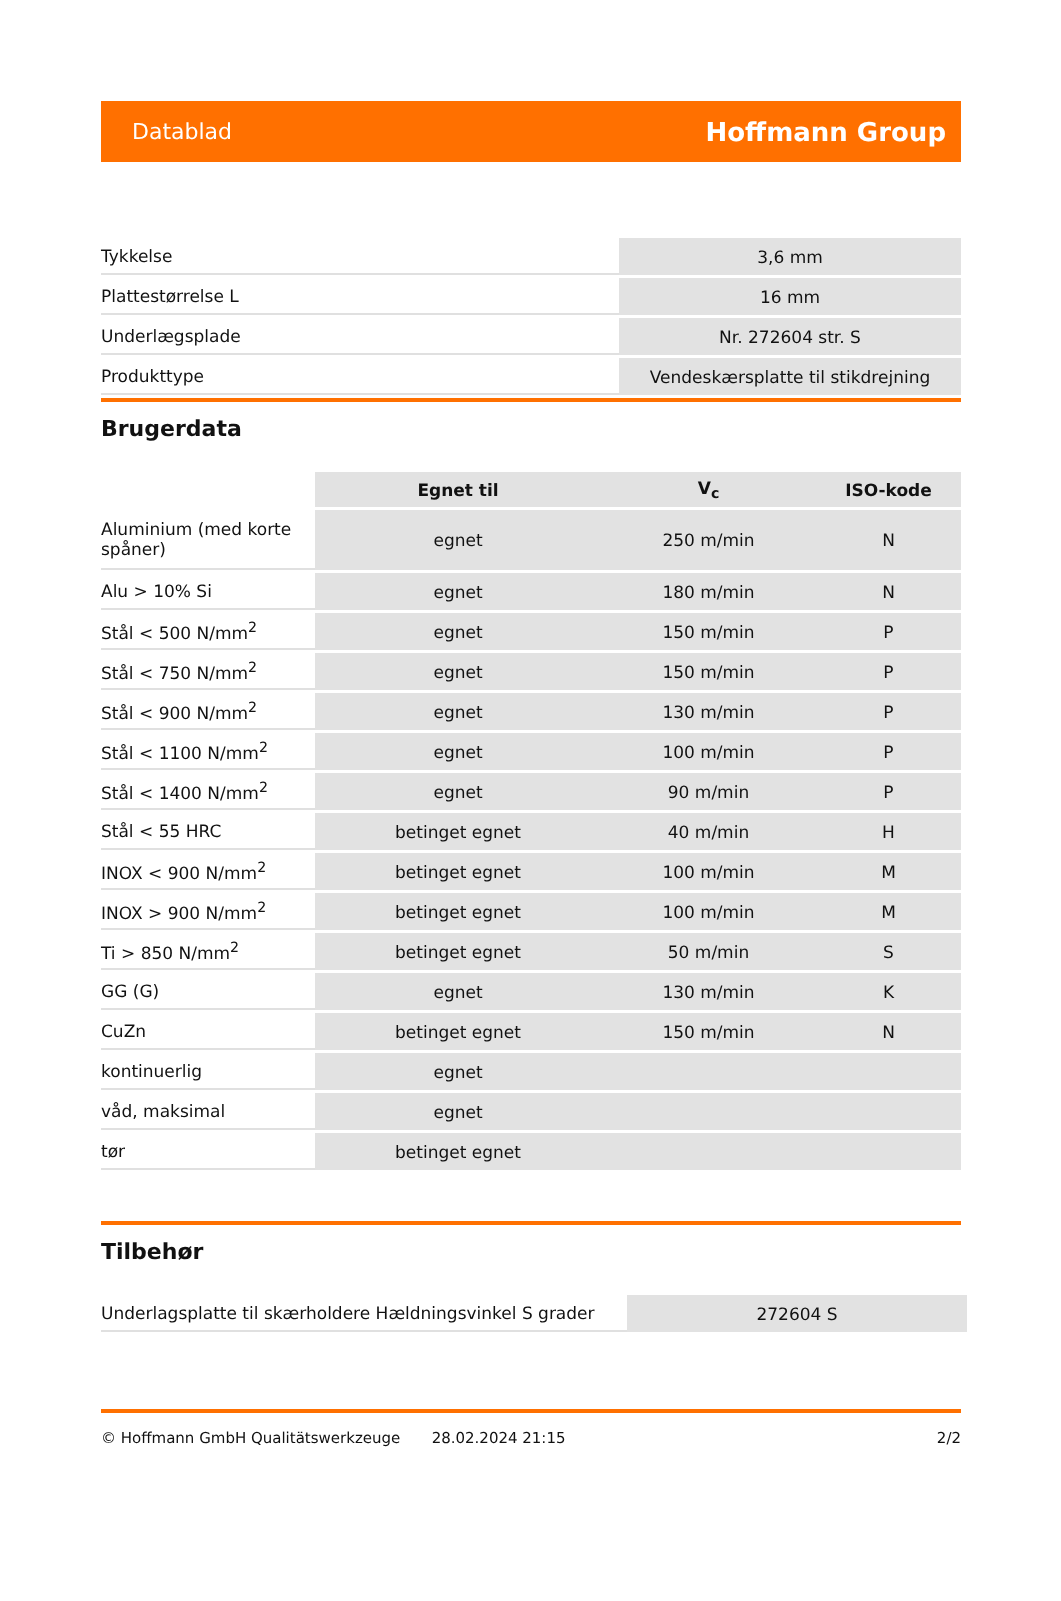Datablad Hoffmann Group
| Tykkelse | 3,6 mm |
| Plattestørrelse L | 16 mm |
| Underlægsplade | Nr. 272604 str. S |
| Produkttype | Vendeskærsplatte til stikdrejning |
Brugerdata
| | Egnet til | V<sub>c</sub> | ISO-kode |
| --- | --- | --- | --- |
| Aluminium (med korte spåner) | egnet | 250 m/min | N |
| Alu > 10% Si | egnet | 180 m/min | N |
| Stål < 500 N/mm<sup>2</sup> | egnet | 150 m/min | P |
| Stål < 750 N/mm<sup>2</sup> | egnet | 150 m/min | P |
| Stål < 900 N/mm<sup>2</sup> | egnet | 130 m/min | P |
| Stål < 1100 N/mm<sup>2</sup> | egnet | 100 m/min | P |
| Stål < 1400 N/mm<sup>2</sup> | egnet | 90 m/min | P |
| Stål < 55 HRC | betinget egnet | 40 m/min | H |
| INOX < 900 N/mm<sup>2</sup> | betinget egnet | 100 m/min | M |
| INOX > 900 N/mm<sup>2</sup> | betinget egnet | 100 m/min | M |
| Ti > 850 N/mm<sup>2</sup> | betinget egnet | 50 m/min | S |
| GG (G) | egnet | 130 m/min | K |
| CuZn | betinget egnet | 150 m/min | N |
| kontinuerlig | egnet | | |
| våd, maksimal | egnet | | |
| tør | betinget egnet | | |
Tilbehør
| Underlagsplatte til skærholdere Hældningsvinkel S grader | 272604 S |
© Hoffmann GmbH Qualitätswerkzeuge 28.02.2024 21:15 2/2